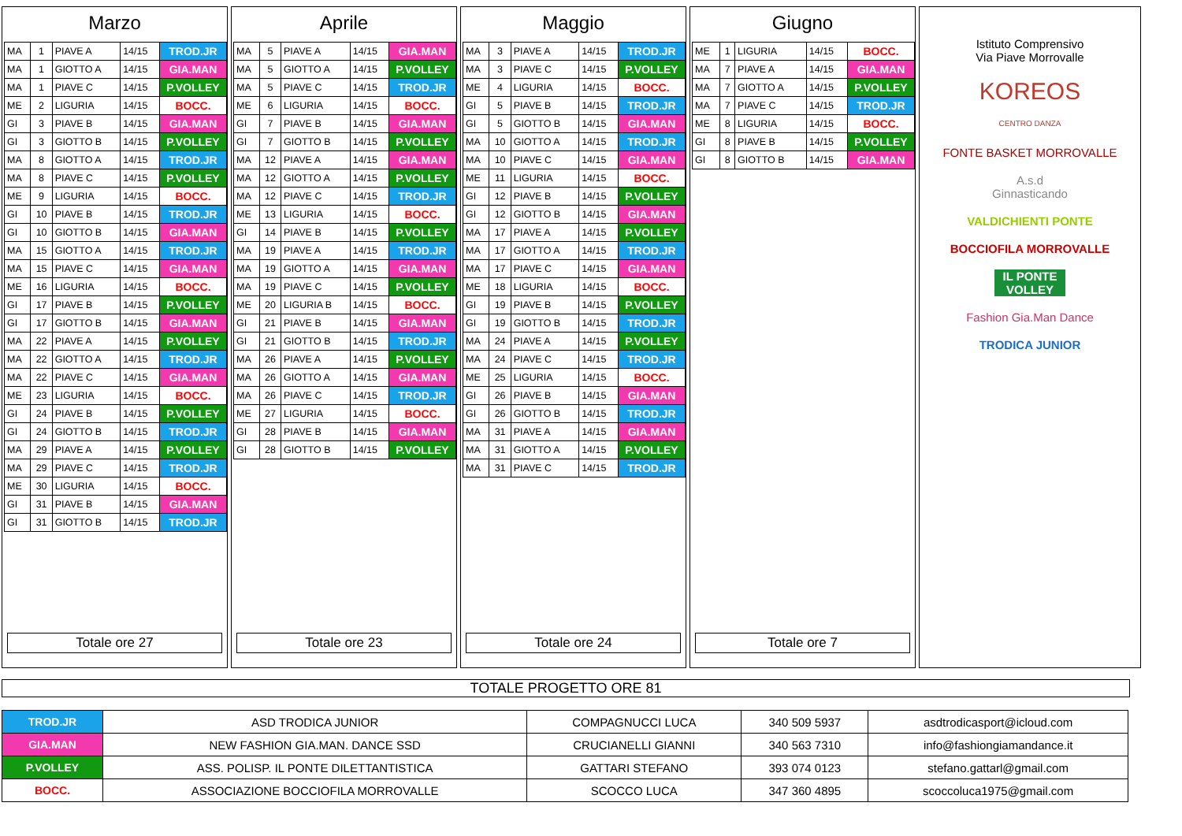Marzo
| MA | 1 | PIAVE A | 14/15 | TROD.JR |
| MA | 1 | GIOTTO A | 14/15 | GIA.MAN |
| MA | 1 | PIAVE C | 14/15 | P.VOLLEY |
| ME | 2 | LIGURIA | 14/15 | BOCC. |
| GI | 3 | PIAVE B | 14/15 | GIA.MAN |
| GI | 3 | GIOTTO B | 14/15 | P.VOLLEY |
| MA | 8 | GIOTTO A | 14/15 | TROD.JR |
| MA | 8 | PIAVE C | 14/15 | P.VOLLEY |
| ME | 9 | LIGURIA | 14/15 | BOCC. |
| GI | 10 | PIAVE B | 14/15 | TROD.JR |
| GI | 10 | GIOTTO B | 14/15 | GIA.MAN |
| MA | 15 | GIOTTO A | 14/15 | TROD.JR |
| MA | 15 | PIAVE C | 14/15 | GIA.MAN |
| ME | 16 | LIGURIA | 14/15 | BOCC. |
| GI | 17 | PIAVE B | 14/15 | P.VOLLEY |
| GI | 17 | GIOTTO B | 14/15 | GIA.MAN |
| MA | 22 | PIAVE A | 14/15 | P.VOLLEY |
| MA | 22 | GIOTTO A | 14/15 | TROD.JR |
| MA | 22 | PIAVE C | 14/15 | GIA.MAN |
| ME | 23 | LIGURIA | 14/15 | BOCC. |
| GI | 24 | PIAVE B | 14/15 | P.VOLLEY |
| GI | 24 | GIOTTO B | 14/15 | TROD.JR |
| MA | 29 | PIAVE A | 14/15 | P.VOLLEY |
| MA | 29 | PIAVE C | 14/15 | TROD.JR |
| ME | 30 | LIGURIA | 14/15 | BOCC. |
| GI | 31 | PIAVE B | 14/15 | GIA.MAN |
| GI | 31 | GIOTTO B | 14/15 | TROD.JR |
Totale ore 27
Aprile
| MA | 5 | PIAVE A | 14/15 | GIA.MAN |
| MA | 5 | GIOTTO A | 14/15 | P.VOLLEY |
| MA | 5 | PIAVE C | 14/15 | TROD.JR |
| ME | 6 | LIGURIA | 14/15 | BOCC. |
| GI | 7 | PIAVE B | 14/15 | GIA.MAN |
| GI | 7 | GIOTTO B | 14/15 | P.VOLLEY |
| MA | 12 | PIAVE A | 14/15 | GIA.MAN |
| MA | 12 | GIOTTO A | 14/15 | P.VOLLEY |
| MA | 12 | PIAVE C | 14/15 | TROD.JR |
| ME | 13 | LIGURIA | 14/15 | BOCC. |
| GI | 14 | PIAVE B | 14/15 | P.VOLLEY |
| MA | 19 | PIAVE A | 14/15 | TROD.JR |
| MA | 19 | GIOTTO A | 14/15 | GIA.MAN |
| MA | 19 | PIAVE C | 14/15 | P.VOLLEY |
| ME | 20 | LIGURIA B | 14/15 | BOCC. |
| GI | 21 | PIAVE B | 14/15 | GIA.MAN |
| GI | 21 | GIOTTO B | 14/15 | TROD.JR |
| MA | 26 | PIAVE A | 14/15 | P.VOLLEY |
| MA | 26 | GIOTTO A | 14/15 | GIA.MAN |
| MA | 26 | PIAVE C | 14/15 | TROD.JR |
| ME | 27 | LIGURIA | 14/15 | BOCC. |
| GI | 28 | PIAVE B | 14/15 | GIA.MAN |
| GI | 28 | GIOTTO B | 14/15 | P.VOLLEY |
Totale ore 23
Maggio
| MA | 3 | PIAVE A | 14/15 | TROD.JR |
| MA | 3 | PIAVE C | 14/15 | P.VOLLEY |
| ME | 4 | LIGURIA | 14/15 | BOCC. |
| GI | 5 | PIAVE B | 14/15 | TROD.JR |
| GI | 5 | GIOTTO B | 14/15 | GIA.MAN |
| MA | 10 | GIOTTO A | 14/15 | TROD.JR |
| MA | 10 | PIAVE C | 14/15 | GIA.MAN |
| ME | 11 | LIGURIA | 14/15 | BOCC. |
| GI | 12 | PIAVE B | 14/15 | P.VOLLEY |
| GI | 12 | GIOTTO B | 14/15 | GIA.MAN |
| MA | 17 | PIAVE A | 14/15 | P.VOLLEY |
| MA | 17 | GIOTTO A | 14/15 | TROD.JR |
| MA | 17 | PIAVE C | 14/15 | GIA.MAN |
| ME | 18 | LIGURIA | 14/15 | BOCC. |
| GI | 19 | PIAVE B | 14/15 | P.VOLLEY |
| GI | 19 | GIOTTO B | 14/15 | TROD.JR |
| MA | 24 | PIAVE A | 14/15 | P.VOLLEY |
| MA | 24 | PIAVE C | 14/15 | TROD.JR |
| ME | 25 | LIGURIA | 14/15 | BOCC. |
| GI | 26 | PIAVE B | 14/15 | GIA.MAN |
| GI | 26 | GIOTTO B | 14/15 | TROD.JR |
| MA | 31 | PIAVE A | 14/15 | GIA.MAN |
| MA | 31 | GIOTTO A | 14/15 | P.VOLLEY |
| MA | 31 | PIAVE C | 14/15 | TROD.JR |
Totale ore 24
Giugno
| ME | 1 | LIGURIA | 14/15 | BOCC. |
| MA | 7 | PIAVE A | 14/15 | GIA.MAN |
| MA | 7 | GIOTTO A | 14/15 | P.VOLLEY |
| MA | 7 | PIAVE C | 14/15 | TROD.JR |
| ME | 8 | LIGURIA | 14/15 | BOCC. |
| GI | 8 | PIAVE B | 14/15 | P.VOLLEY |
| GI | 8 | GIOTTO B | 14/15 | GIA.MAN |
Totale ore 7
Istituto Comprensivo
Via Piave Morrovalle
KOREOS
CENTRO DANZA
FONTE BASKET MORROVALLE
A.s.d
Ginnasticando
VALDICHIENTI PONTE
BOCCIOFILA MORROVALLE
IL PONTE
VOLLEY
Fashion Gia.Man Dance
TRODICA JUNIOR
TOTALE PROGETTO ORE 81
| TROD.JR | ASD TRODICA JUNIOR | COMPAGNUCCI LUCA | 340 509 5937 | asdtrodicasport@icloud.com |
| GIA.MAN | NEW FASHION GIA.MAN. DANCE SSD | CRUCIANELLI GIANNI | 340 563 7310 | info@fashiongiamandance.it |
| P.VOLLEY | ASS. POLISP. IL PONTE DILETTANTISTICA | GATTARI STEFANO | 393 074 0123 | stefano.gattarl@gmail.com |
| BOCC. | ASSOCIAZIONE BOCCIOFILA MORROVALLE | SCOCCO LUCA | 347 360 4895 | scoccoluca1975@gmail.com |